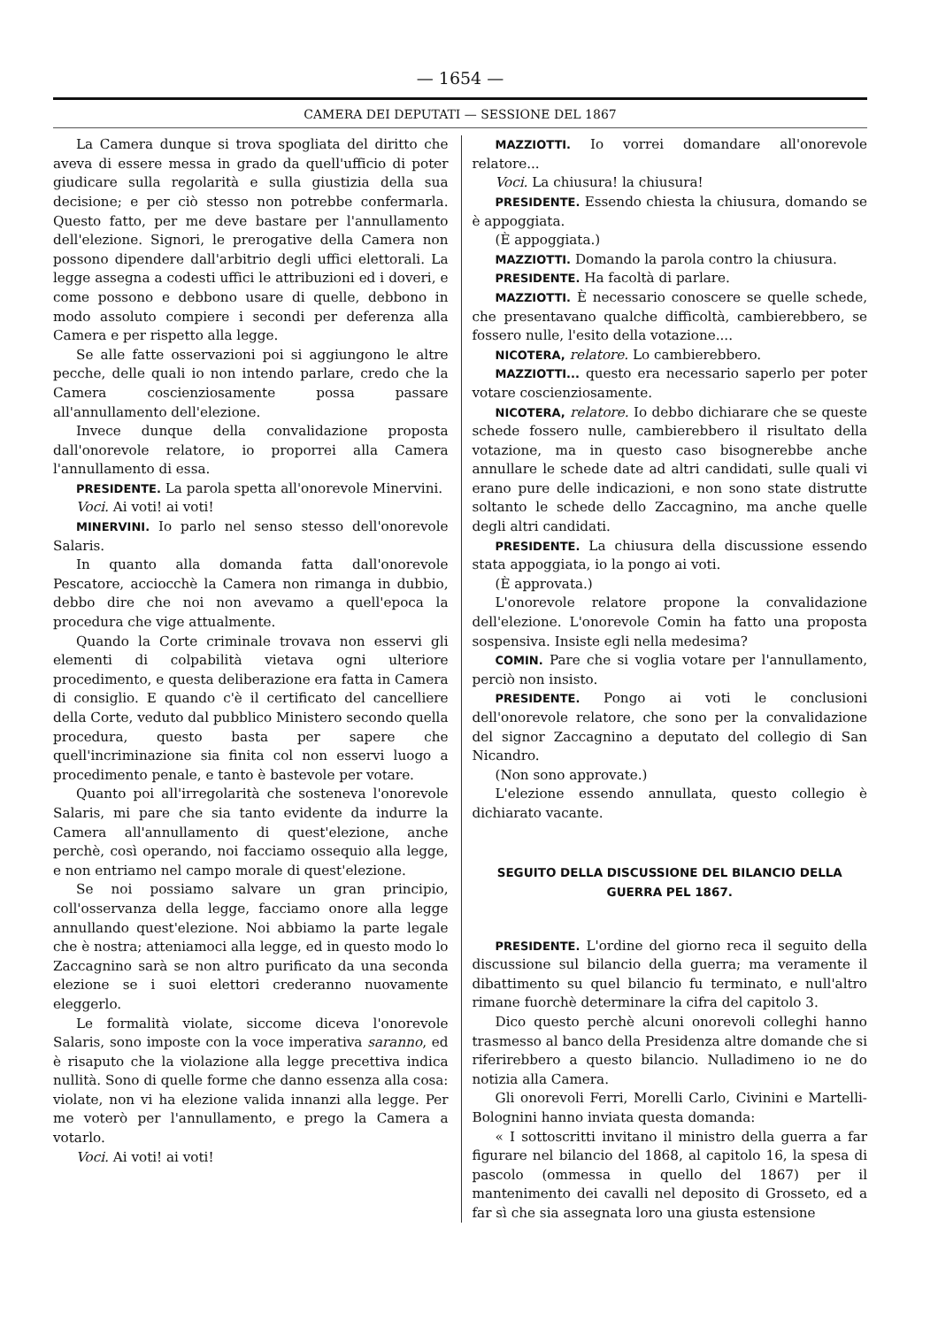— 1654 —
CAMERA DEI DEPUTATI — SESSIONE DEL 1867
La Camera dunque si trova spogliata del diritto che aveva di essere messa in grado da quell'ufficio di poter giudicare sulla regolarità e sulla giustizia della sua decisione; e per ciò stesso non potrebbe confermarla. Questo fatto, per me deve bastare per l'annullamento dell'elezione. Signori, le prerogative della Camera non possono dipendere dall'arbitrio degli uffici elettorali. La legge assegna a codesti uffici le attribuzioni ed i doveri, e come possono e debbono usare di quelle, debbono in modo assoluto compiere i secondi per deferenza alla Camera e per rispetto alla legge.
Se alle fatte osservazioni poi si aggiungono le altre pecche, delle quali io non intendo parlare, credo che la Camera coscienziosamente possa passare all'annullamento dell'elezione.
Invece dunque della convalidazione proposta dall'onorevole relatore, io proporrei alla Camera l'annullamento di essa.
PRESIDENTE. La parola spetta all'onorevole Minervini.
Voci. Ai voti! ai voti!
MINERVINI. Io parlo nel senso stesso dell'onorevole Salaris.
In quanto alla domanda fatta dall'onorevole Pescatore, acciocchè la Camera non rimanga in dubbio, debbo dire che noi non avevamo a quell'epoca la procedura che vige attualmente.
Quando la Corte criminale trovava non esservi gli elementi di colpabilità vietava ogni ulteriore procedimento, e questa deliberazione era fatta in Camera di consiglio. E quando c'è il certificato del cancelliere della Corte, veduto dal pubblico Ministero secondo quella procedura, questo basta per sapere che quell'incriminazione sia finita col non esservi luogo a procedimento penale, e tanto è bastevole per votare.
Quanto poi all'irregolarità che sosteneva l'onorevole Salaris, mi pare che sia tanto evidente da indurre la Camera all'annullamento di quest'elezione, anche perchè, così operando, noi facciamo ossequio alla legge, e non entriamo nel campo morale di quest'elezione.
Se noi possiamo salvare un gran principio, coll'osservanza della legge, facciamo onore alla legge annullando quest'elezione. Noi abbiamo la parte legale che è nostra; atteniamoci alla legge, ed in questo modo lo Zaccagnino sarà se non altro purificato da una seconda elezione se i suoi elettori crederanno nuovamente eleggerlo.
Le formalità violate, siccome diceva l'onorevole Salaris, sono imposte con la voce imperativa saranno, ed è risaputo che la violazione alla legge precettiva indica nullità. Sono di quelle forme che danno essenza alla cosa: violate, non vi ha elezione valida innanzi alla legge. Per me voterò per l'annullamento, e prego la Camera a votarlo.
Voci. Ai voti! ai voti!
MAZZIOTTI. Io vorrei domandare all'onorevole relatore...
Voci. La chiusura! la chiusura!
PRESIDENTE. Essendo chiesta la chiusura, domando se è appoggiata.
(È appoggiata.)
MAZZIOTTI. Domando la parola contro la chiusura.
PRESIDENTE. Ha facoltà di parlare.
MAZZIOTTI. È necessario conoscere se quelle schede, che presentavano qualche difficoltà, cambierebbero, se fossero nulle, l'esito della votazione....
NICOTERA, relatore. Lo cambierebbero.
MAZZIOTTI... questo era necessario saperlo per poter votare coscienziosamente.
NICOTERA, relatore. Io debbo dichiarare che se queste schede fossero nulle, cambierebbero il risultato della votazione, ma in questo caso bisognerebbe anche annullare le schede date ad altri candidati, sulle quali vi erano pure delle indicazioni, e non sono state distrutte soltanto le schede dello Zaccagnino, ma anche quelle degli altri candidati.
PRESIDENTE. La chiusura della discussione essendo stata appoggiata, io la pongo ai voti.
(È approvata.)
L'onorevole relatore propone la convalidazione dell'elezione. L'onorevole Comin ha fatto una proposta sospensiva. Insiste egli nella medesima?
COMIN. Pare che si voglia votare per l'annullamento, perciò non insisto.
PRESIDENTE. Pongo ai voti le conclusioni dell'onorevole relatore, che sono per la convalidazione del signor Zaccagnino a deputato del collegio di San Nicandro.
(Non sono approvate.)
L'elezione essendo annullata, questo collegio è dichiarato vacante.
SEGUITO DELLA DISCUSSIONE DEL BILANCIO DELLA GUERRA PEL 1867.
PRESIDENTE. L'ordine del giorno reca il seguito della discussione sul bilancio della guerra; ma veramente il dibattimento su quel bilancio fu terminato, e null'altro rimane fuorchè determinare la cifra del capitolo 3.
Dico questo perchè alcuni onorevoli colleghi hanno trasmesso al banco della Presidenza altre domande che si riferirebbero a questo bilancio. Nulladimeno io ne do notizia alla Camera.
Gli onorevoli Ferri, Morelli Carlo, Civinini e Martelli-Bolognini hanno inviata questa domanda:
« I sottoscritti invitano il ministro della guerra a far figurare nel bilancio del 1868, al capitolo 16, la spesa di pascolo (ommessa in quello del 1867) per il mantenimento dei cavalli nel deposito di Grosseto, ed a far sì che sia assegnata loro una giusta estensione